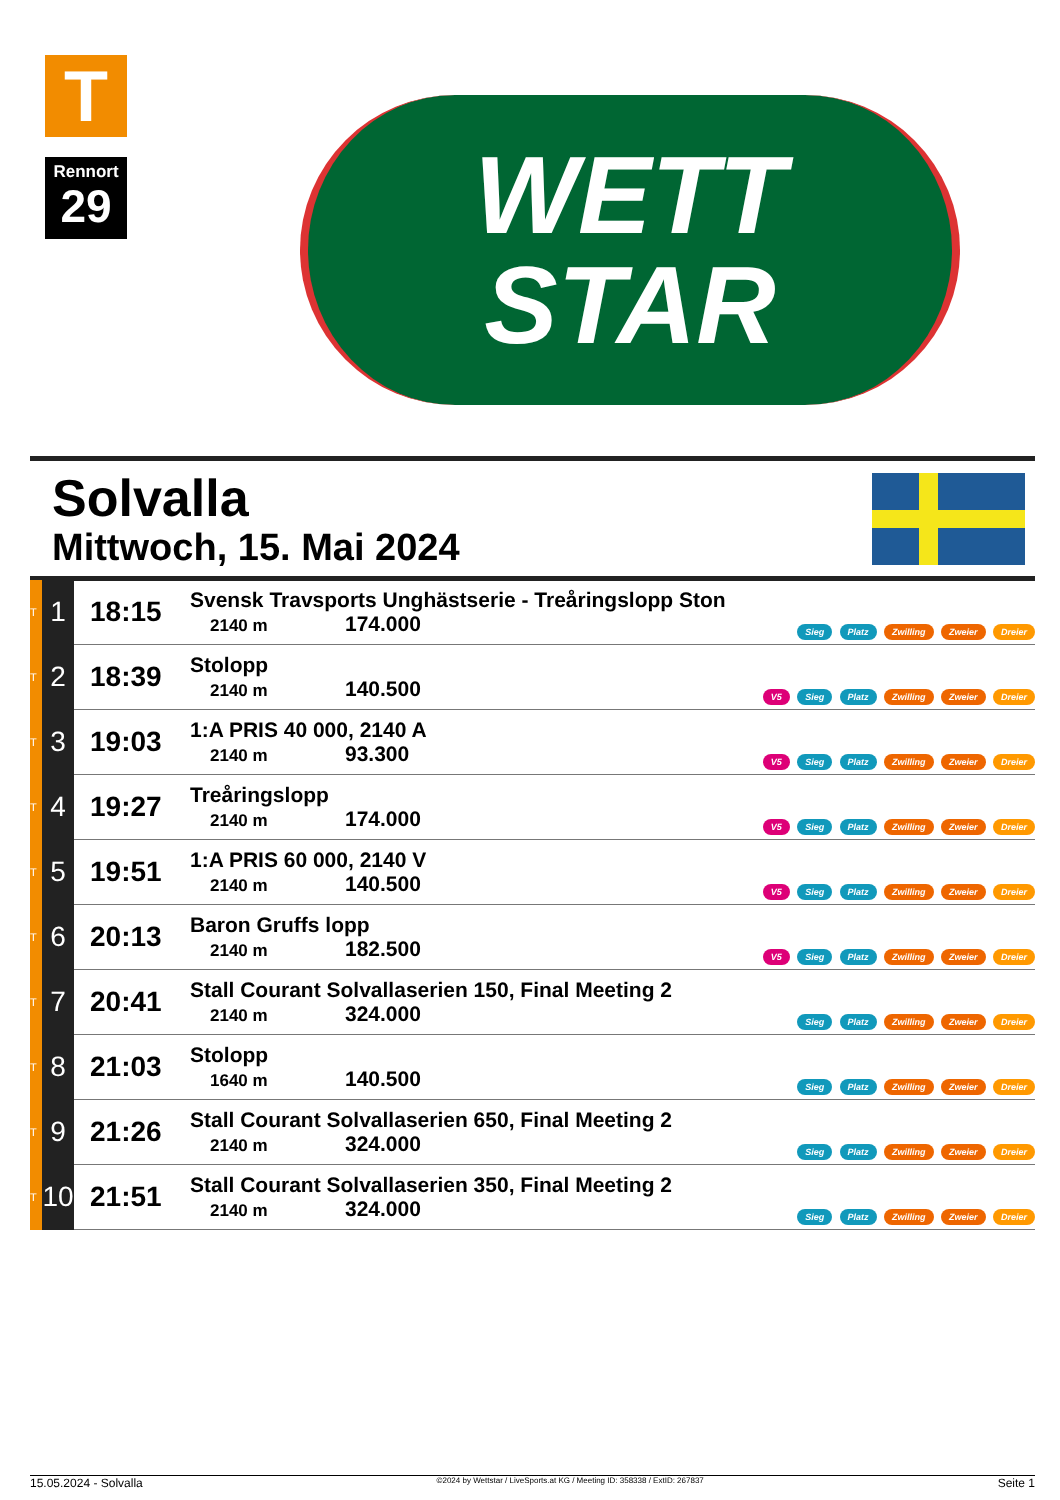T
Rennort
29
WETT
STAR
Solvalla
Mittwoch, 15. Mai 2024
| T | 1 | 18:15 | Svensk Travsports Unghästserie - Treåringslopp Ston 2140 m 174.000 | Sieg Platz Zwilling Zweier Dreier |
| T | 2 | 18:39 | Stolopp 2140 m 140.500 | V5 Sieg Platz Zwilling Zweier Dreier |
| T | 3 | 19:03 | 1:A PRIS 40 000, 2140 A 2140 m 93.300 | V5 Sieg Platz Zwilling Zweier Dreier |
| T | 4 | 19:27 | Treåringslopp 2140 m 174.000 | V5 Sieg Platz Zwilling Zweier Dreier |
| T | 5 | 19:51 | 1:A PRIS 60 000, 2140 V 2140 m 140.500 | V5 Sieg Platz Zwilling Zweier Dreier |
| T | 6 | 20:13 | Baron Gruffs lopp 2140 m 182.500 | V5 Sieg Platz Zwilling Zweier Dreier |
| T | 7 | 20:41 | Stall Courant Solvallaserien 150, Final Meeting 2 2140 m 324.000 | Sieg Platz Zwilling Zweier Dreier |
| T | 8 | 21:03 | Stolopp 1640 m 140.500 | Sieg Platz Zwilling Zweier Dreier |
| T | 9 | 21:26 | Stall Courant Solvallaserien 650, Final Meeting 2 2140 m 324.000 | Sieg Platz Zwilling Zweier Dreier |
| T | 10 | 21:51 | Stall Courant Solvallaserien 350, Final Meeting 2 2140 m 324.000 | Sieg Platz Zwilling Zweier Dreier |
15.05.2024 - Solvalla ©2024 by Wettstar / LiveSports.at KG / Meeting ID: 358338 / ExtID: 267837 Seite 1